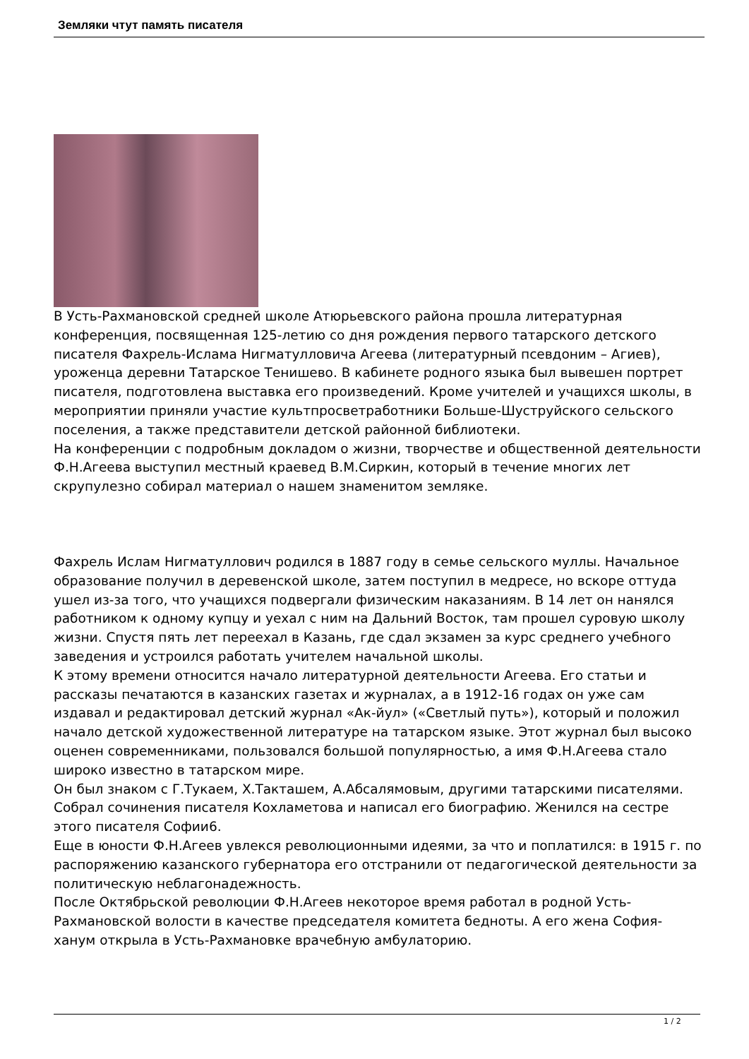Земляки чтут память писателя
В Усть-Рахмановской средней школе Атюрьевского района прошла литературная конференция, посвященная 125-летию со дня рождения первого татарского детского писателя Фахрель-Ислама Нигматулловича Агеева (литературный псевдоним – Агиев), уроженца деревни Татарское Тенишево. В кабинете родного языка был вывешен портрет писателя, подготовлена выставка его произведений. Кроме учителей и учащихся школы, в мероприятии приняли участие культпросветработники Больше-Шуструйского сельского поселения, а также представители детской районной библиотеки.
На конференции с подробным докладом о жизни, творчестве и общественной деятельности Ф.Н.Агеева выступил местный краевед В.М.Сиркин, который в течение многих лет скрупулезно собирал материал о нашем знаменитом земляке.
Фахрель Ислам Нигматуллович родился в 1887 году в семье сельского муллы. Начальное образование получил в деревенской школе, затем поступил в медресе, но вскоре оттуда ушел из-за того, что учащихся подвергали физическим наказаниям. В 14 лет он нанялся работником к одному купцу и уехал с ним на Дальний Восток, там прошел суровую школу жизни. Спустя пять лет переехал в Казань, где сдал экзамен за курс среднего учебного заведения и устроился работать учителем начальной школы.
К этому времени относится начало литературной деятельности Агеева. Его статьи и рассказы печатаются в казанских газетах и журналах, а в 1912-16 годах он уже сам издавал и редактировал детский журнал «Ак-йул» («Светлый путь»), который и положил начало детской художественной литературе на татарском языке. Этот журнал был высоко оценен современниками, пользовался большой популярностью, а имя Ф.Н.Агеева стало широко известно в татарском мире.
Он был знаком с Г.Тукаем, Х.Такташем, А.Абсалямовым, другими татарскими писателями. Собрал сочинения писателя Кохламетова и написал его биографию. Женился на сестре этого писателя Софии6.
Еще в юности Ф.Н.Агеев увлекся революционными идеями, за что и поплатился: в 1915 г. по распоряжению казанского губернатора его отстранили от педагогической деятельности за политическую неблагонадежность.
После Октябрьской революции Ф.Н.Агеев некоторое время работал в родной Усть-Рахмановской волости в качестве председателя комитета бедноты. А его жена София-ханум открыла в Усть-Рахмановке врачебную амбулаторию.
1 / 2